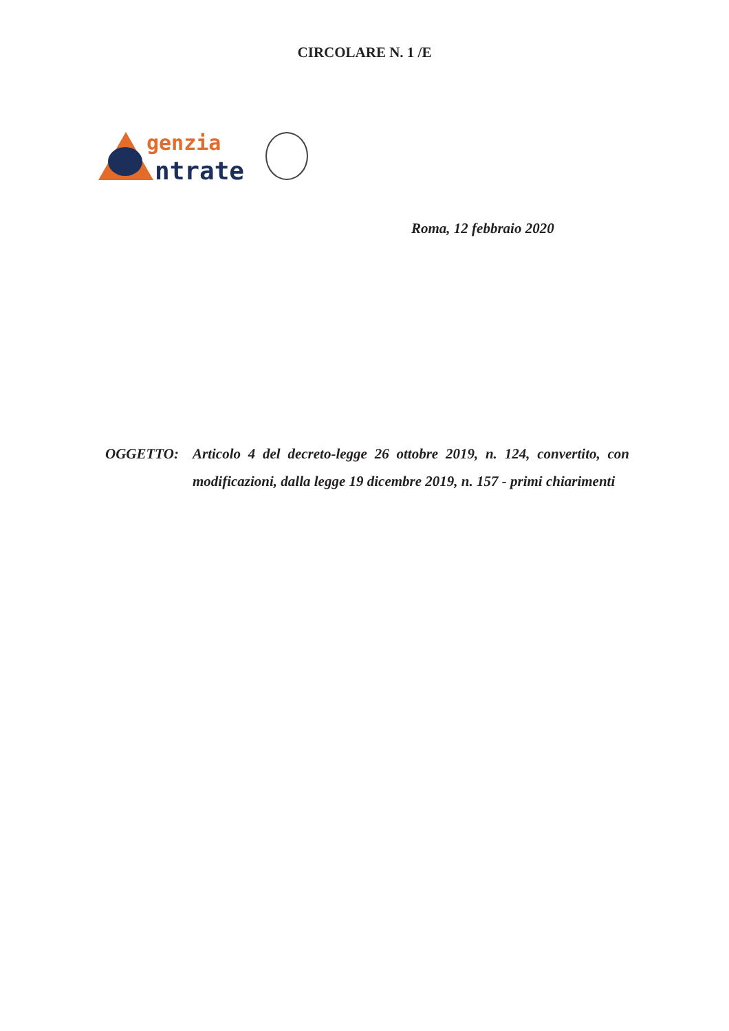CIRCOLARE N. 1 /E
genzia
ntrate
Roma, 12 febbraio 2020
OGGETTO: Articolo 4 del decreto-legge 26 ottobre 2019, n. 124, convertito, con modificazioni, dalla legge 19 dicembre 2019, n. 157 - primi chiarimenti